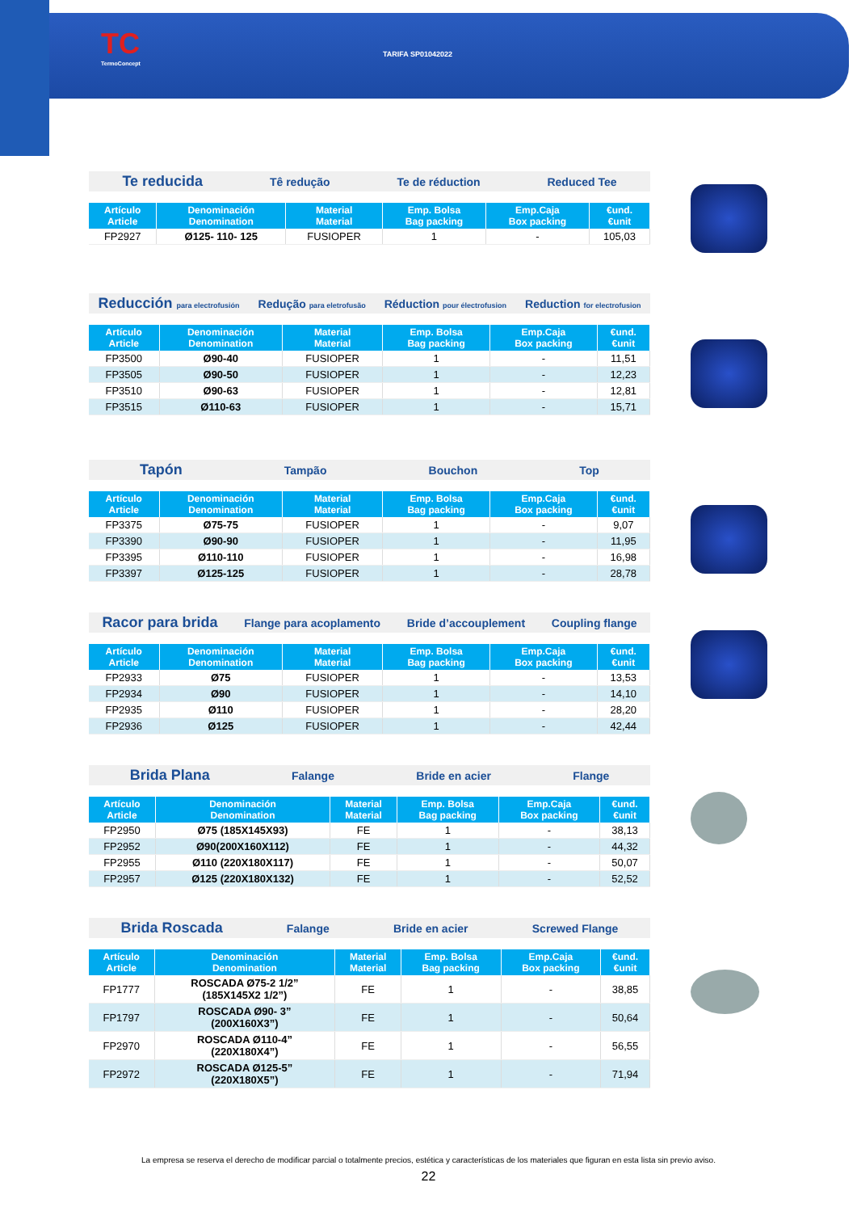TC
TermoConcept
TARIFA SP01042022
Te reducida Tê redução Te de réduction Reduced Tee
| Artículo Article | Denominación Denomination | Material Material | Emp. Bolsa Bag packing | Emp.Caja Box packing | €und. €unit |
| --- | --- | --- | --- | --- | --- |
| FP2927 | Ø125- 110- 125 | FUSIOPER | 1 | - | 105,03 |
Reducción para electrofusión Redução para eletrofusão Réduction pour électrofusion Reduction for electrofusion
| Artículo Article | Denominación Denomination | Material Material | Emp. Bolsa Bag packing | Emp.Caja Box packing | €und. €unit |
| --- | --- | --- | --- | --- | --- |
| FP3500 | Ø90-40 | FUSIOPER | 1 | - | 11,51 |
| FP3505 | Ø90-50 | FUSIOPER | 1 | - | 12,23 |
| FP3510 | Ø90-63 | FUSIOPER | 1 | - | 12,81 |
| FP3515 | Ø110-63 | FUSIOPER | 1 | - | 15,71 |
Tapón Tampão Bouchon Top
| Artículo Article | Denominación Denomination | Material Material | Emp. Bolsa Bag packing | Emp.Caja Box packing | €und. €unit |
| --- | --- | --- | --- | --- | --- |
| FP3375 | Ø75-75 | FUSIOPER | 1 | - | 9,07 |
| FP3390 | Ø90-90 | FUSIOPER | 1 | - | 11,95 |
| FP3395 | Ø110-110 | FUSIOPER | 1 | - | 16,98 |
| FP3397 | Ø125-125 | FUSIOPER | 1 | - | 28,78 |
Racor para brida Flange para acoplamento Bride d’accouplement Coupling flange
| Artículo Article | Denominación Denomination | Material Material | Emp. Bolsa Bag packing | Emp.Caja Box packing | €und. €unit |
| --- | --- | --- | --- | --- | --- |
| FP2933 | Ø75 | FUSIOPER | 1 | - | 13,53 |
| FP2934 | Ø90 | FUSIOPER | 1 | - | 14,10 |
| FP2935 | Ø110 | FUSIOPER | 1 | - | 28,20 |
| FP2936 | Ø125 | FUSIOPER | 1 | - | 42,44 |
Brida Plana Falange Bride en acier Flange
| Artículo Article | Denominación Denomination | Material Material | Emp. Bolsa Bag packing | Emp.Caja Box packing | €und. €unit |
| --- | --- | --- | --- | --- | --- |
| FP2950 | Ø75 (185X145X93) | FE | 1 | - | 38,13 |
| FP2952 | Ø90(200X160X112) | FE | 1 | - | 44,32 |
| FP2955 | Ø110 (220X180X117) | FE | 1 | - | 50,07 |
| FP2957 | Ø125 (220X180X132) | FE | 1 | - | 52,52 |
Brida Roscada Falange Bride en acier Screwed Flange
| Artículo Article | Denominación Denomination | Material Material | Emp. Bolsa Bag packing | Emp.Caja Box packing | €und. €unit |
| --- | --- | --- | --- | --- | --- |
| FP1777 | ROSCADA Ø75-2 1/2” (185X145X2 1/2”) | FE | 1 | - | 38,85 |
| FP1797 | ROSCADA Ø90- 3” (200X160X3”) | FE | 1 | - | 50,64 |
| FP2970 | ROSCADA Ø110-4” (220X180X4”) | FE | 1 | - | 56,55 |
| FP2972 | ROSCADA Ø125-5” (220X180X5”) | FE | 1 | - | 71,94 |
La empresa se reserva el derecho de modificar parcial o totalmente precios, estética y características de los materiales que figuran en esta lista sin previo aviso.
22